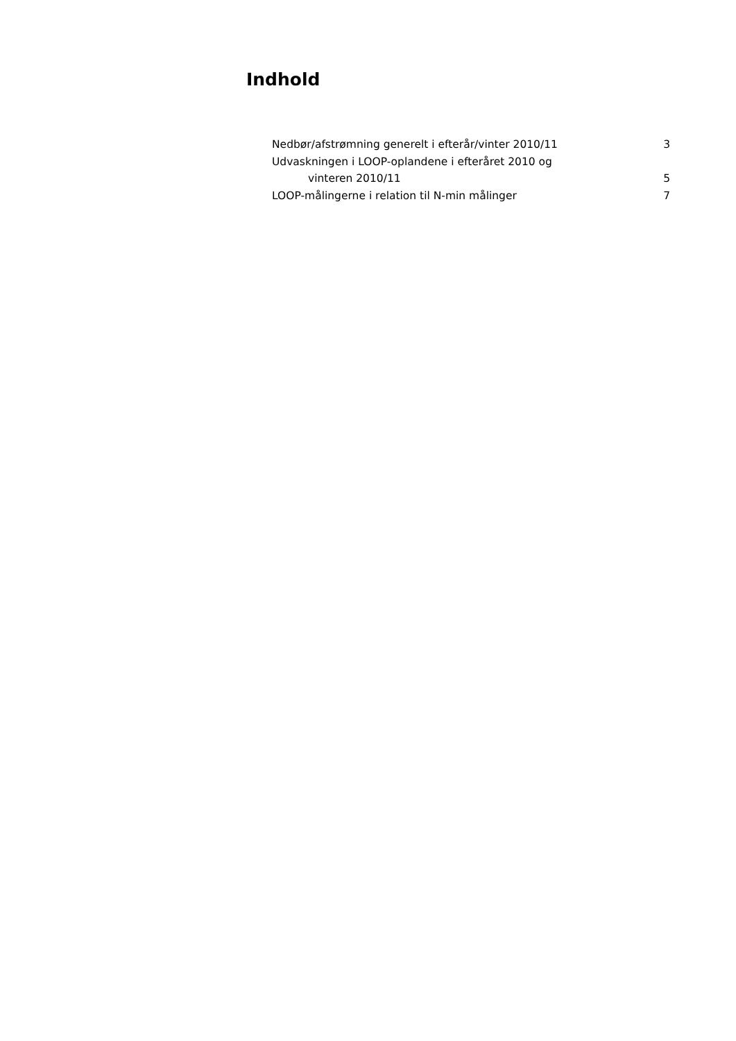Indhold
Nedbør/afstrømning generelt i efterår/vinter 2010/11 3
Udvaskningen i LOOP-oplandene i efteråret 2010 og
vinteren 2010/11 5
LOOP-målingerne i relation til N-min målinger 7